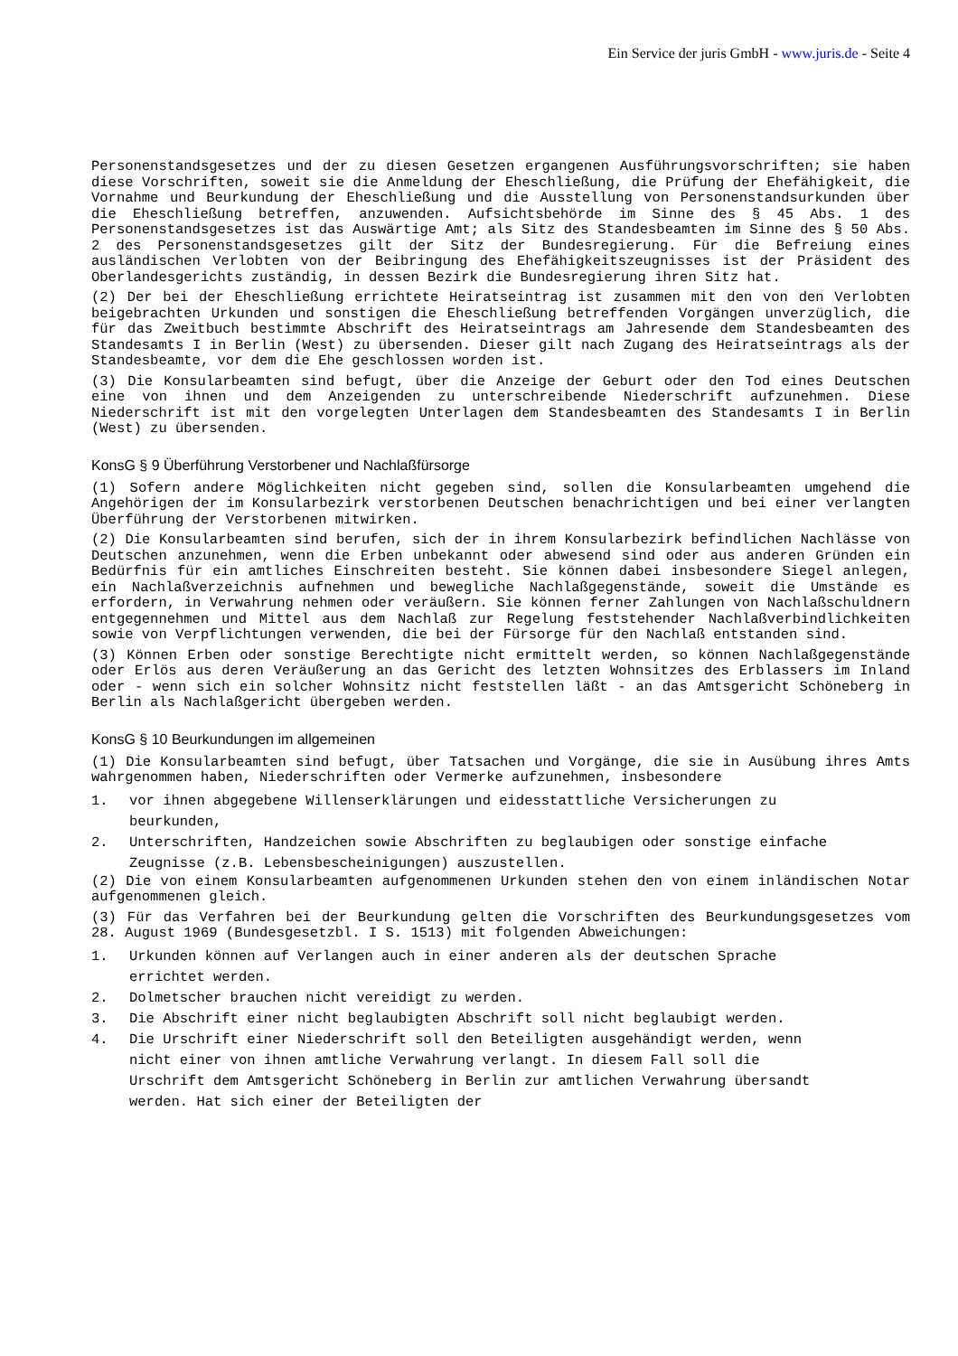Ein Service der juris GmbH - www.juris.de - Seite 4
Personenstandsgesetzes und der zu diesen Gesetzen ergangenen Ausführungsvorschriften; sie haben diese Vorschriften, soweit sie die Anmeldung der Eheschließung, die Prüfung der Ehefähigkeit, die Vornahme und Beurkundung der Eheschließung und die Ausstellung von Personenstandsurkunden über die Eheschließung betreffen, anzuwenden. Aufsichtsbehörde im Sinne des § 45 Abs. 1 des Personenstandsgesetzes ist das Auswärtige Amt; als Sitz des Standesbeamten im Sinne des § 50 Abs. 2 des Personenstandsgesetzes gilt der Sitz der Bundesregierung. Für die Befreiung eines ausländischen Verlobten von der Beibringung des Ehefähigkeitszeugnisses ist der Präsident des Oberlandesgerichts zuständig, in dessen Bezirk die Bundesregierung ihren Sitz hat.
(2) Der bei der Eheschließung errichtete Heiratseintrag ist zusammen mit den von den Verlobten beigebrachten Urkunden und sonstigen die Eheschließung betreffenden Vorgängen unverzüglich, die für das Zweitbuch bestimmte Abschrift des Heiratseintrags am Jahresende dem Standesbeamten des Standesamts I in Berlin (West) zu übersenden. Dieser gilt nach Zugang des Heiratseintrags als der Standesbeamte, vor dem die Ehe geschlossen worden ist.
(3) Die Konsularbeamten sind befugt, über die Anzeige der Geburt oder den Tod eines Deutschen eine von ihnen und dem Anzeigenden zu unterschreibende Niederschrift aufzunehmen. Diese Niederschrift ist mit den vorgelegten Unterlagen dem Standesbeamten des Standesamts I in Berlin (West) zu übersenden.
KonsG § 9 Überführung Verstorbener und Nachlaßfürsorge
(1) Sofern andere Möglichkeiten nicht gegeben sind, sollen die Konsularbeamten umgehend die Angehörigen der im Konsularbezirk verstorbenen Deutschen benachrichtigen und bei einer verlangten Überführung der Verstorbenen mitwirken.
(2) Die Konsularbeamten sind berufen, sich der in ihrem Konsularbezirk befindlichen Nachlässe von Deutschen anzunehmen, wenn die Erben unbekannt oder abwesend sind oder aus anderen Gründen ein Bedürfnis für ein amtliches Einschreiten besteht. Sie können dabei insbesondere Siegel anlegen, ein Nachlaßverzeichnis aufnehmen und bewegliche Nachlaßgegenstände, soweit die Umstände es erfordern, in Verwahrung nehmen oder veräußern. Sie können ferner Zahlungen von Nachlaßschuldnern entgegennehmen und Mittel aus dem Nachlaß zur Regelung feststehender Nachlaßverbindlichkeiten sowie von Verpflichtungen verwenden, die bei der Fürsorge für den Nachlaß entstanden sind.
(3) Können Erben oder sonstige Berechtigte nicht ermittelt werden, so können Nachlaßgegenstände oder Erlös aus deren Veräußerung an das Gericht des letzten Wohnsitzes des Erblassers im Inland oder - wenn sich ein solcher Wohnsitz nicht feststellen läßt - an das Amtsgericht Schöneberg in Berlin als Nachlaßgericht übergeben werden.
KonsG § 10 Beurkundungen im allgemeinen
(1) Die Konsularbeamten sind befugt, über Tatsachen und Vorgänge, die sie in Ausübung ihres Amts wahrgenommen haben, Niederschriften oder Vermerke aufzunehmen, insbesondere
1. vor ihnen abgegebene Willenserklärungen und eidesstattliche Versicherungen zu beurkunden,
2. Unterschriften, Handzeichen sowie Abschriften zu beglaubigen oder sonstige einfache Zeugnisse (z.B. Lebensbescheinigungen) auszustellen.
(2) Die von einem Konsularbeamten aufgenommenen Urkunden stehen den von einem inländischen Notar aufgenommenen gleich.
(3) Für das Verfahren bei der Beurkundung gelten die Vorschriften des Beurkundungsgesetzes vom 28. August 1969 (Bundesgesetzbl. I S. 1513) mit folgenden Abweichungen:
1. Urkunden können auf Verlangen auch in einer anderen als der deutschen Sprache errichtet werden.
2. Dolmetscher brauchen nicht vereidigt zu werden.
3. Die Abschrift einer nicht beglaubigten Abschrift soll nicht beglaubigt werden.
4. Die Urschrift einer Niederschrift soll den Beteiligten ausgehändigt werden, wenn nicht einer von ihnen amtliche Verwahrung verlangt. In diesem Fall soll die Urschrift dem Amtsgericht Schöneberg in Berlin zur amtlichen Verwahrung übersandt werden. Hat sich einer der Beteiligten der